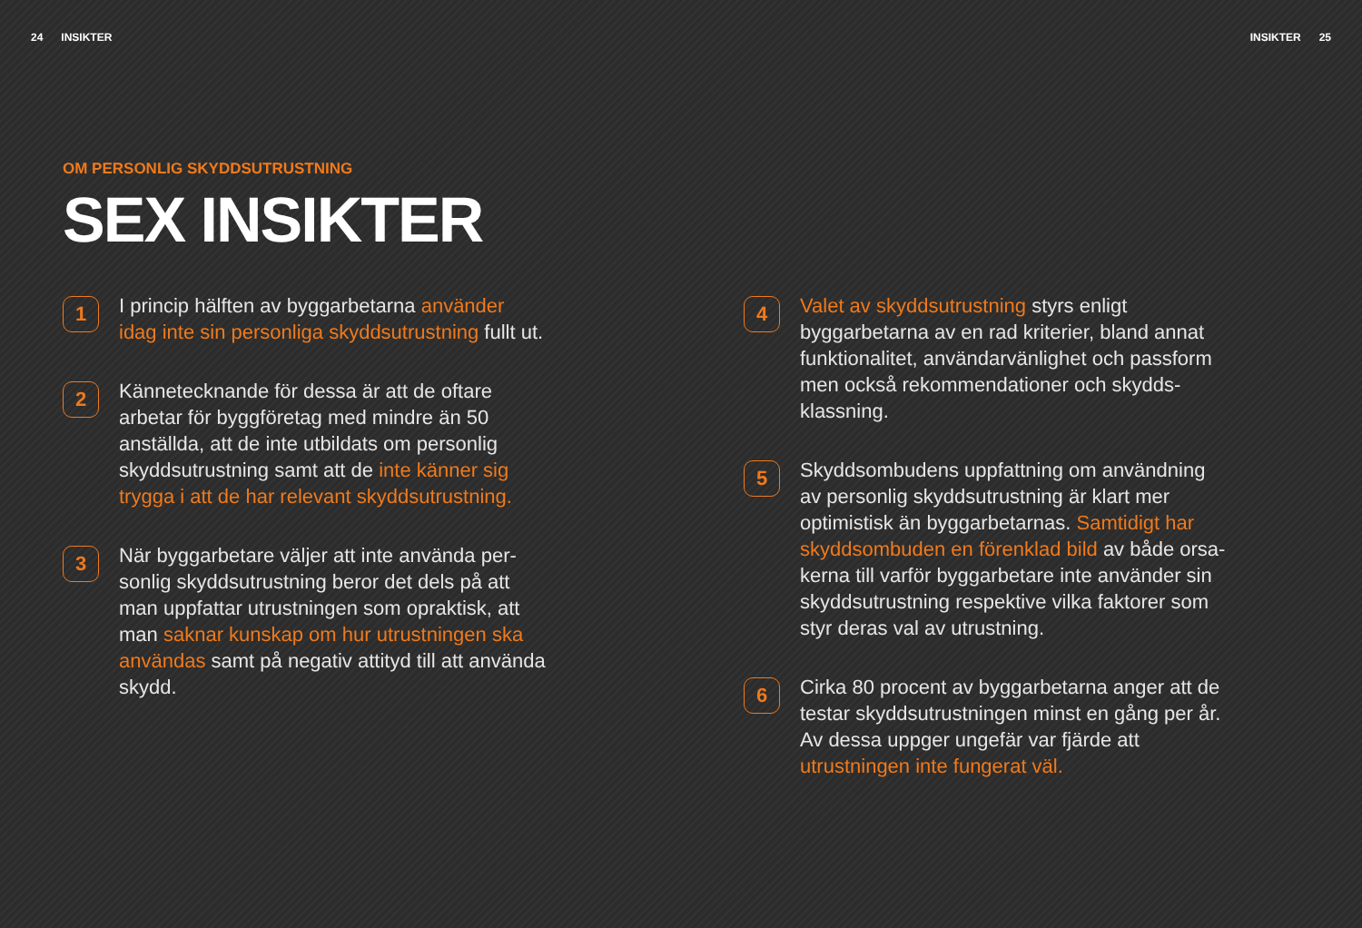24 INSIKTER INSIKTER 25
OM PERSONLIG SKYDDSUTRUSTNING
SEX INSIKTER
1
I princip hälften av byggarbetarna använder idag inte sin personliga skyddsutrustning fullt ut.
2
Kännetecknande för dessa är att de oftare arbetar för byggföretag med mindre än 50 anställda, att de inte utbildats om personlig skyddsutrustning samt att de inte känner sig trygga i att de har relevant skyddsutrustning.
3
När byggarbetare väljer att inte använda per-sonlig skyddsutrustning beror det dels på att man uppfattar utrustningen som opraktisk, att man saknar kunskap om hur utrustningen ska användas samt på negativ attityd till att använda skydd.
4
Valet av skyddsutrustning styrs enligt byggarbetarna av en rad kriterier, bland annat funktionalitet, användarvänlighet och passform men också rekommendationer och skydds-klassning.
5
Skyddsombudens uppfattning om användning av personlig skyddsutrustning är klart mer optimistisk än byggarbetarnas. Samtidigt har skyddsombuden en förenklad bild av både orsa-kerna till varför byggarbetare inte använder sin skyddsutrustning respektive vilka faktorer som styr deras val av utrustning.
6
Cirka 80 procent av byggarbetarna anger att de testar skyddsutrustningen minst en gång per år. Av dessa uppger ungefär var fjärde att utrustningen inte fungerat väl.